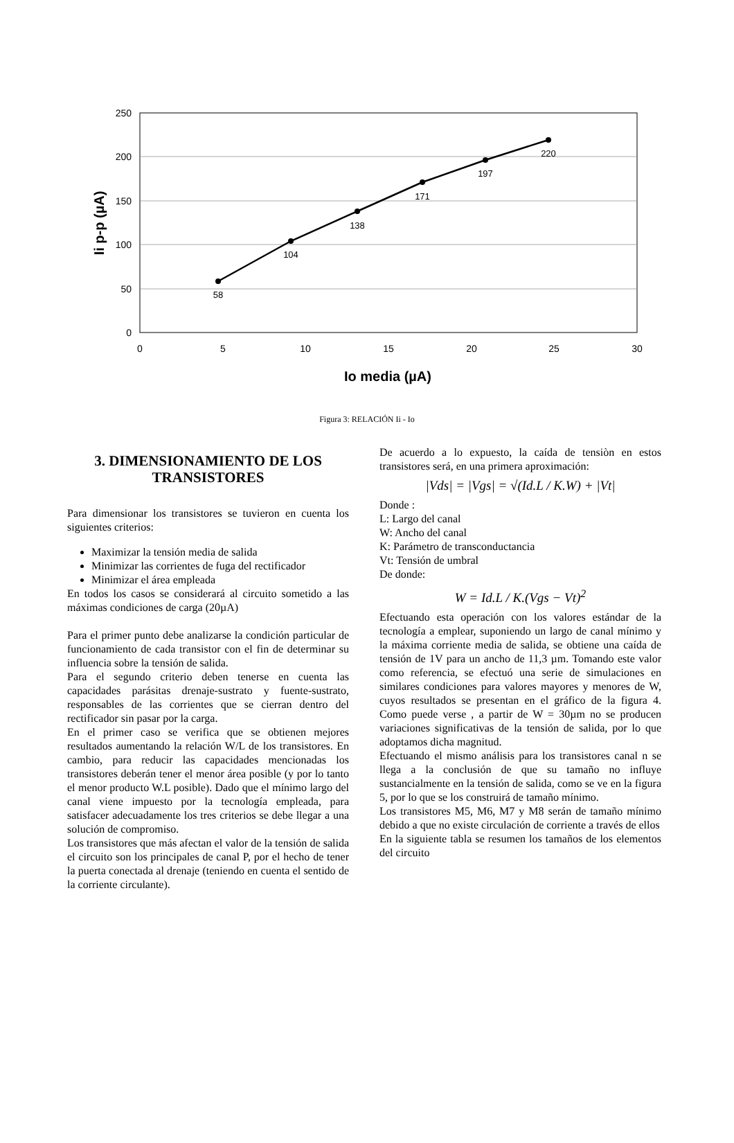250
200
150
100
50
0
0
5
10
15
20
25
30
58
104
138
171
197
220
Io media (µA)
Ii p-p (µA)
Figura 3: RELACIÓN Ii - Io
3. DIMENSIONAMIENTO DE LOS TRANSISTORES
Para dimensionar los transistores se tuvieron en cuenta los siguientes criterios:
Maximizar la tensión media de salida
Minimizar las corrientes de fuga del rectificador
Minimizar el área empleada
En todos los casos se considerará al circuito sometido a las máximas condiciones de carga (20µA)
Para el primer punto debe analizarse la condición particular de funcionamiento de cada transistor con el fin de determinar su influencia sobre la tensión de salida.
Para el segundo criterio deben tenerse en cuenta las capacidades parásitas drenaje-sustrato y fuente-sustrato, responsables de las corrientes que se cierran dentro del rectificador sin pasar por la carga.
En el primer caso se verifica que se obtienen mejores resultados aumentando la relación W/L de los transistores. En cambio, para reducir las capacidades mencionadas los transistores deberán tener el menor área posible (y por lo tanto el menor producto W.L posible). Dado que el mínimo largo del canal viene impuesto por la tecnología empleada, para satisfacer adecuadamente los tres criterios se debe llegar a una solución de compromiso.
Los transistores que más afectan el valor de la tensión de salida el circuito son los principales de canal P, por el hecho de tener la puerta conectada al drenaje (teniendo en cuenta el sentido de la corriente circulante).
De acuerdo a lo expuesto, la caída de tensiòn en estos transistores será, en una primera aproximación:
|Vds| = |Vgs| = √(Id.L / K.W) + |Vt|
Donde :
L: Largo del canal
W: Ancho del canal
K: Parámetro de transconductancia
Vt: Tensión de umbral
De donde:
W = Id.L / K.(Vgs − Vt)<sup>2</sup>
Efectuando esta operación con los valores estándar de la tecnología a emplear, suponiendo un largo de canal mínimo y la máxima corriente media de salida, se obtiene una caída de tensión de 1V para un ancho de 11,3 µm. Tomando este valor como referencia, se efectuó una serie de simulaciones en similares condiciones para valores mayores y menores de W, cuyos resultados se presentan en el gráfico de la figura 4. Como puede verse , a partir de W = 30µm no se producen variaciones significativas de la tensión de salida, por lo que adoptamos dicha magnitud.
Efectuando el mismo análisis para los transistores canal n se llega a la conclusión de que su tamaño no influye sustancialmente en la tensión de salida, como se ve en la figura 5, por lo que se los construirá de tamaño mínimo.
Los transistores M5, M6, M7 y M8 serán de tamaño mínimo debido a que no existe circulación de corriente a través de ellos
En la siguiente tabla se resumen los tamaños de los elementos del circuito